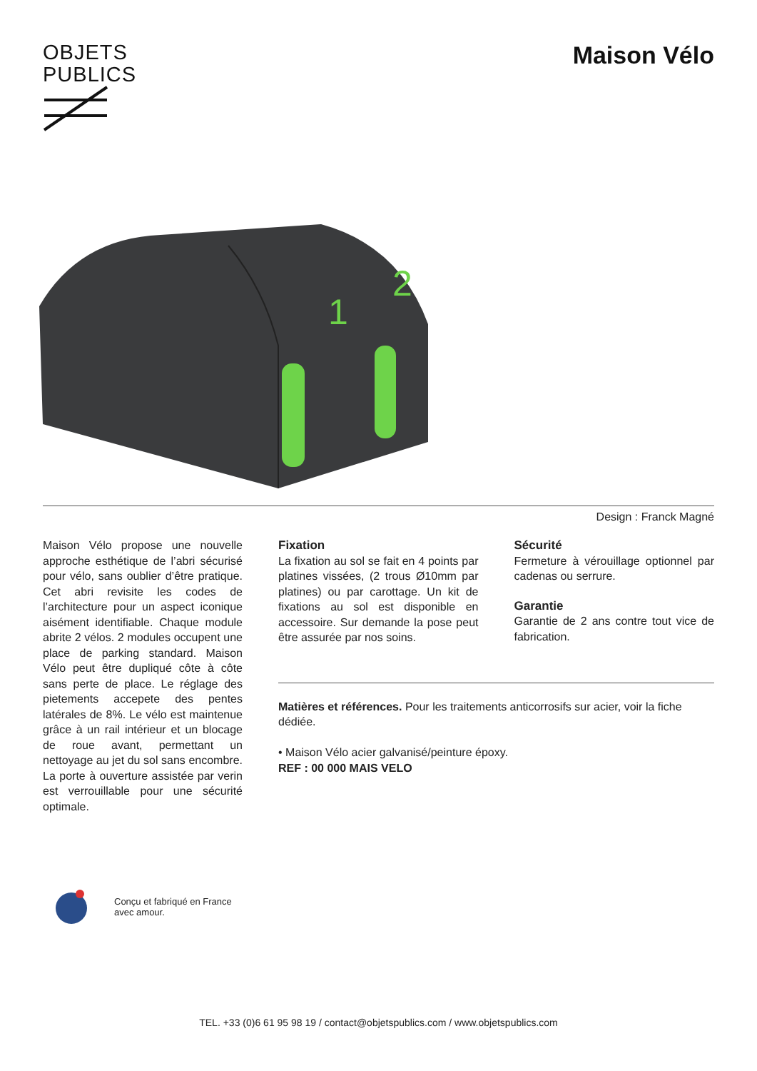OBJETS
PUBLICS
Maison Vélo
1
2
Design : Franck Magné
Maison Vélo propose une nouvelle approche esthétique de l’abri sécurisé pour vélo, sans oublier d’être pratique. Cet abri revisite les codes de l’architecture pour un aspect iconique aisément identifiable. Chaque module abrite 2 vélos. 2 modules occupent une place de parking standard. Maison Vélo peut être dupliqué côte à côte sans perte de place. Le réglage des pietements accepete des pentes latérales de 8%. Le vélo est maintenue grâce à un rail intérieur et un blocage de roue avant, permettant un nettoyage au jet du sol sans encombre. La porte à ouverture assistée par verin est verrouillable pour une sécurité optimale.
Fixation
La fixation au sol se fait en 4 points par platines vissées, (2 trous Ø10mm par platines) ou par carottage. Un kit de fixations au sol est disponible en accessoire. Sur demande la pose peut être assurée par nos soins.
Sécurité
Fermeture à vérouillage optionnel par cadenas ou serrure.
Garantie
Garantie de 2 ans contre tout vice de fabrication.
Matières et références. Pour les traitements anticorrosifs sur acier, voir la fiche dédiée.
• Maison Vélo acier galvanisé/peinture époxy.
REF : 00 000 MAIS VELO
Conçu et fabriqué en France
avec amour.
TEL. +33 (0)6 61 95 98 19 / contact@objetspublics.com / www.objetspublics.com